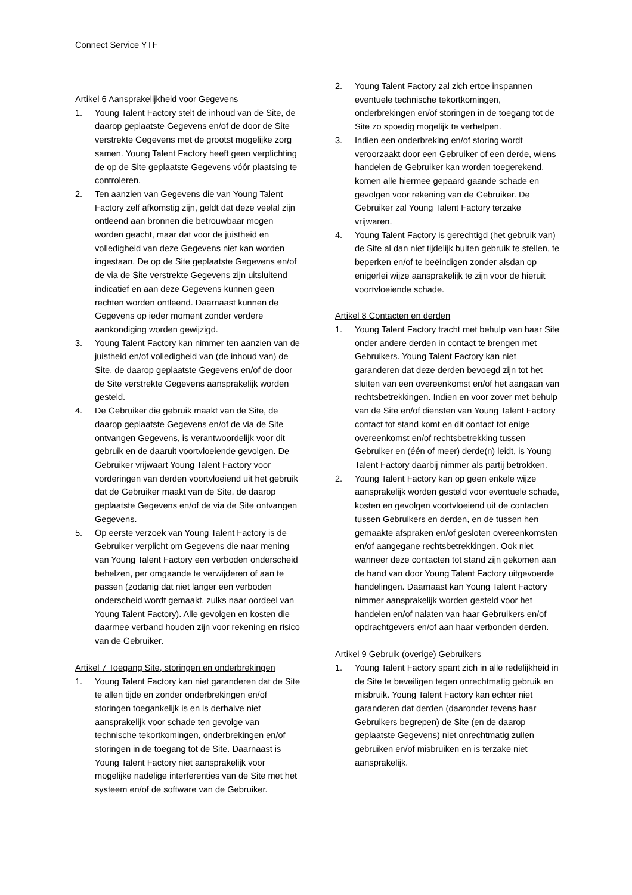Connect Service YTF
Artikel 6 Aansprakelijkheid voor Gegevens
1. Young Talent Factory stelt de inhoud van de Site, de daarop geplaatste Gegevens en/of de door de Site verstrekte Gegevens met de grootst mogelijke zorg samen. Young Talent Factory heeft geen verplichting de op de Site geplaatste Gegevens vóór plaatsing te controleren.
2. Ten aanzien van Gegevens die van Young Talent Factory zelf afkomstig zijn, geldt dat deze veelal zijn ontleend aan bronnen die betrouwbaar mogen worden geacht, maar dat voor de juistheid en volledigheid van deze Gegevens niet kan worden ingestaan. De op de Site geplaatste Gegevens en/of de via de Site verstrekte Gegevens zijn uitsluitend indicatief en aan deze Gegevens kunnen geen rechten worden ontleend. Daarnaast kunnen de Gegevens op ieder moment zonder verdere aankondiging worden gewijzigd.
3. Young Talent Factory kan nimmer ten aanzien van de juistheid en/of volledigheid van (de inhoud van) de Site, de daarop geplaatste Gegevens en/of de door de Site verstrekte Gegevens aansprakelijk worden gesteld.
4. De Gebruiker die gebruik maakt van de Site, de daarop geplaatste Gegevens en/of de via de Site ontvangen Gegevens, is verantwoordelijk voor dit gebruik en de daaruit voortvloeiende gevolgen. De Gebruiker vrijwaart Young Talent Factory voor vorderingen van derden voortvloeiend uit het gebruik dat de Gebruiker maakt van de Site, de daarop geplaatste Gegevens en/of de via de Site ontvangen Gegevens.
5. Op eerste verzoek van Young Talent Factory is de Gebruiker verplicht om Gegevens die naar mening van Young Talent Factory een verboden onderscheid behelzen, per omgaande te verwijderen of aan te passen (zodanig dat niet langer een verboden onderscheid wordt gemaakt, zulks naar oordeel van Young Talent Factory). Alle gevolgen en kosten die daarmee verband houden zijn voor rekening en risico van de Gebruiker.
Artikel 7 Toegang Site, storingen en onderbrekingen
1. Young Talent Factory kan niet garanderen dat de Site te allen tijde en zonder onderbrekingen en/of storingen toegankelijk is en is derhalve niet aansprakelijk voor schade ten gevolge van technische tekortkomingen, onderbrekingen en/of storingen in de toegang tot de Site. Daarnaast is Young Talent Factory niet aansprakelijk voor mogelijke nadelige interferenties van de Site met het systeem en/of de software van de Gebruiker.
2. Young Talent Factory zal zich ertoe inspannen eventuele technische tekortkomingen, onderbrekingen en/of storingen in de toegang tot de Site zo spoedig mogelijk te verhelpen.
3. Indien een onderbreking en/of storing wordt veroorzaakt door een Gebruiker of een derde, wiens handelen de Gebruiker kan worden toegerekend, komen alle hiermee gepaard gaande schade en gevolgen voor rekening van de Gebruiker. De Gebruiker zal Young Talent Factory terzake vrijwaren.
4. Young Talent Factory is gerechtigd (het gebruik van) de Site al dan niet tijdelijk buiten gebruik te stellen, te beperken en/of te beëindigen zonder alsdan op enigerlei wijze aansprakelijk te zijn voor de hieruit voortvloeiende schade.
Artikel 8 Contacten en derden
1. Young Talent Factory tracht met behulp van haar Site onder andere derden in contact te brengen met Gebruikers. Young Talent Factory kan niet garanderen dat deze derden bevoegd zijn tot het sluiten van een overeenkomst en/of het aangaan van rechtsbetrekkingen. Indien en voor zover met behulp van de Site en/of diensten van Young Talent Factory contact tot stand komt en dit contact tot enige overeenkomst en/of rechtsbetrekking tussen Gebruiker en (één of meer) derde(n) leidt, is Young Talent Factory daarbij nimmer als partij betrokken.
2. Young Talent Factory kan op geen enkele wijze aansprakelijk worden gesteld voor eventuele schade, kosten en gevolgen voortvloeiend uit de contacten tussen Gebruikers en derden, en de tussen hen gemaakte afspraken en/of gesloten overeenkomsten en/of aangegane rechtsbetrekkingen. Ook niet wanneer deze contacten tot stand zijn gekomen aan de hand van door Young Talent Factory uitgevoerde handelingen. Daarnaast kan Young Talent Factory nimmer aansprakelijk worden gesteld voor het handelen en/of nalaten van haar Gebruikers en/of opdrachtgevers en/of aan haar verbonden derden.
Artikel 9 Gebruik (overige) Gebruikers
1. Young Talent Factory spant zich in alle redelijkheid in de Site te beveiligen tegen onrechtmatig gebruik en misbruik. Young Talent Factory kan echter niet garanderen dat derden (daaronder tevens haar Gebruikers begrepen) de Site (en de daarop geplaatste Gegevens) niet onrechtmatig zullen gebruiken en/of misbruiken en is terzake niet aansprakelijk.